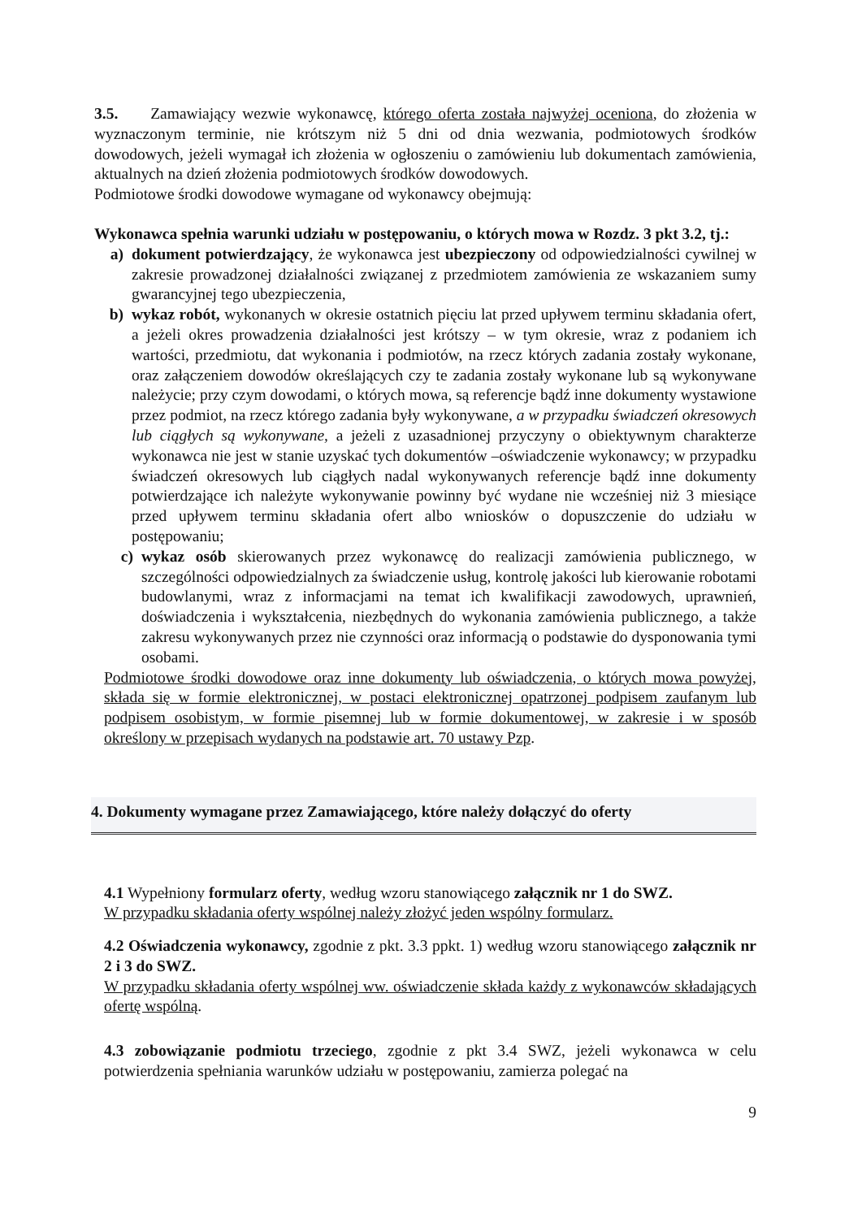3.5. Zamawiający wezwie wykonawcę, którego oferta została najwyżej oceniona, do złożenia w wyznaczonym terminie, nie krótszym niż 5 dni od dnia wezwania, podmiotowych środków dowodowych, jeżeli wymagał ich złożenia w ogłoszeniu o zamówieniu lub dokumentach zamówienia, aktualnych na dzień złożenia podmiotowych środków dowodowych.
Podmiotowe środki dowodowe wymagane od wykonawcy obejmują:
Wykonawca spełnia warunki udziału w postępowaniu, o których mowa w Rozdz. 3 pkt 3.2, tj.:
a) dokument potwierdzający, że wykonawca jest ubezpieczony od odpowiedzialności cywilnej w zakresie prowadzonej działalności związanej z przedmiotem zamówienia ze wskazaniem sumy gwarancyjnej tego ubezpieczenia,
b) wykaz robót, wykonanych w okresie ostatnich pięciu lat przed upływem terminu składania ofert, a jeżeli okres prowadzenia działalności jest krótszy – w tym okresie, wraz z podaniem ich wartości, przedmiotu, dat wykonania i podmiotów, na rzecz których zadania zostały wykonane, oraz załączeniem dowodów określających czy te zadania zostały wykonane lub są wykonywane należycie; przy czym dowodami, o których mowa, są referencje bądź inne dokumenty wystawione przez podmiot, na rzecz którego zadania były wykonywane, a w przypadku świadczeń okresowych lub ciągłych są wykonywane, a jeżeli z uzasadnionej przyczyny o obiektywnym charakterze wykonawca nie jest w stanie uzyskać tych dokumentów –oświadczenie wykonawcy; w przypadku świadczeń okresowych lub ciągłych nadal wykonywanych referencje bądź inne dokumenty potwierdzające ich należyte wykonywanie powinny być wydane nie wcześniej niż 3 miesiące przed upływem terminu składania ofert albo wniosków o dopuszczenie do udziału w postępowaniu;
c) wykaz osób skierowanych przez wykonawcę do realizacji zamówienia publicznego, w szczególności odpowiedzialnych za świadczenie usług, kontrolę jakości lub kierowanie robotami budowlanymi, wraz z informacjami na temat ich kwalifikacji zawodowych, uprawnień, doświadczenia i wykształcenia, niezbędnych do wykonania zamówienia publicznego, a także zakresu wykonywanych przez nie czynności oraz informacją o podstawie do dysponowania tymi osobami.
Podmiotowe środki dowodowe oraz inne dokumenty lub oświadczenia, o których mowa powyżej, składa się w formie elektronicznej, w postaci elektronicznej opatrzonej podpisem zaufanym lub podpisem osobistym, w formie pisemnej lub w formie dokumentowej, w zakresie i w sposób określony w przepisach wydanych na podstawie art. 70 ustawy Pzp.
4. Dokumenty wymagane przez Zamawiającego, które należy dołączyć do oferty
4.1 Wypełniony formularz oferty, według wzoru stanowiącego załącznik nr 1 do SWZ.
W przypadku składania oferty wspólnej należy złożyć jeden wspólny formularz.
4.2 Oświadczenia wykonawcy, zgodnie z pkt. 3.3 ppkt. 1) według wzoru stanowiącego załącznik nr 2 i 3 do SWZ.
W przypadku składania oferty wspólnej ww. oświadczenie składa każdy z wykonawców składających ofertę wspólną.
4.3 zobowiązanie podmiotu trzeciego, zgodnie z pkt 3.4 SWZ, jeżeli wykonawca w celu potwierdzenia spełniania warunków udziału w postępowaniu, zamierza polegać na
9